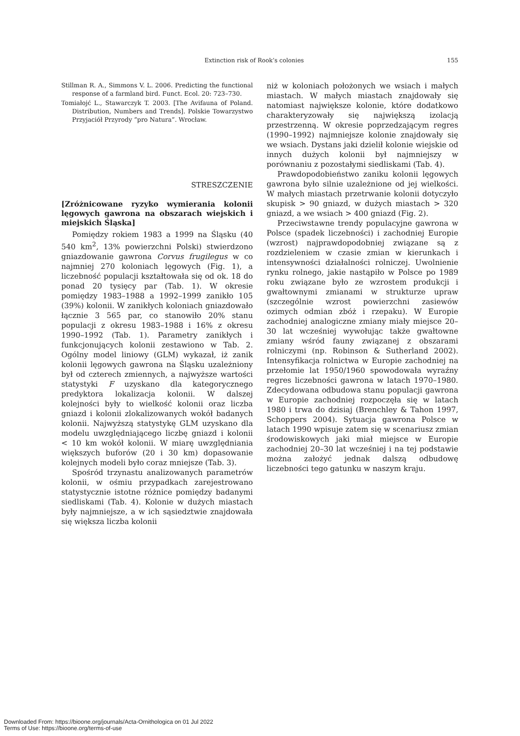Extinction risk of Rook’s colonies 155
Stillman R. A., Simmons V. L. 2006. Predicting the functional response of a farmland bird. Funct. Ecol. 20: 723–730.
Tomiałojć L., Stawarczyk T. 2003. [The Avifauna of Poland. Distribution, Numbers and Trends]. Polskie Towarzystwo Przyjaciół Przyrody “pro Natura”. Wrocław.
STRESZCZENIE
[Zróżnicowane ryzyko wymierania kolonii lęgowych gawrona na obszarach wiejskich i miejskich Śląska]
Pomiędzy rokiem 1983 a 1999 na Śląsku (40 540 km<sup>2</sup>, 13% powierzchni Polski) stwierdzono gniazdowanie gawrona Corvus frugilegus w co najmniej 270 koloniach lęgowych (Fig. 1), a liczebność populacji kształtowała się od ok. 18 do ponad 20 tysięcy par (Tab. 1). W okresie pomiędzy 1983–1988 a 1992–1999 zanikło 105 (39%) kolonii. W zanikłych koloniach gniazdowało łącznie 3 565 par, co stanowiło 20% stanu populacji z okresu 1983–1988 i 16% z okresu 1990–1992 (Tab. 1). Parametry zanikłych i funkcjonujących kolonii zestawiono w Tab. 2. Ogólny model liniowy (GLM) wykazał, iż zanik kolonii lęgowych gawrona na Śląsku uzależniony był od czterech zmiennych, a najwyższe wartości statystyki F uzyskano dla kategorycznego predyktora lokalizacja kolonii. W dalszej kolejności były to wielkość kolonii oraz liczba gniazd i kolonii zlokalizowanych wokół badanych kolonii. Najwyższą statystykę GLM uzyskano dla modelu uwzględniającego liczbę gniazd i kolonii < 10 km wokół kolonii. W miarę uwzględniania większych buforów (20 i 30 km) dopasowanie kolejnych modeli było coraz mniejsze (Tab. 3).
Spośród trzynastu analizowanych parametrów kolonii, w ośmiu przypadkach zarejestrowano statystycznie istotne różnice pomiędzy badanymi siedliskami (Tab. 4). Kolonie w dużych miastach były najmniejsze, a w ich sąsiedztwie znajdowała się większa liczba kolonii
niż w koloniach położonych we wsiach i małych miastach. W małych miastach znajdowały się natomiast największe kolonie, które dodatkowo charakteryzowały się największą izolacją przestrzenną. W okresie poprzedzającym regres (1990–1992) najmniejsze kolonie znajdowały się we wsiach. Dystans jaki dzielił kolonie wiejskie od innych dużych kolonii był najmniejszy w porównaniu z pozostałymi siedliskami (Tab. 4).
Prawdopodobieństwo zaniku kolonii lęgowych gawrona było silnie uzależnione od jej wielkości. W małych miastach przetrwanie kolonii dotyczyło skupisk > 90 gniazd, w dużych miastach > 320 gniazd, a we wsiach > 400 gniazd (Fig. 2).
Przeciwstawne trendy populacyjne gawrona w Polsce (spadek liczebności) i zachodniej Europie (wzrost) najprawdopodobniej związane są z rozdzieleniem w czasie zmian w kierunkach i intensywności działalności rolniczej. Uwolnienie rynku rolnego, jakie nastąpiło w Polsce po 1989 roku związane było ze wzrostem produkcji i gwałtownymi zmianami w strukturze upraw (szczególnie wzrost powierzchni zasiewów ozimych odmian zbóż i rzepaku). W Europie zachodniej analogiczne zmiany miały miejsce 20–30 lat wcześniej wywołując także gwałtowne zmiany wśród fauny związanej z obszarami rolniczymi (np. Robinson & Sutherland 2002). Intensyfikacja rolnictwa w Europie zachodniej na przełomie lat 1950/1960 spowodowała wyraźny regres liczebności gawrona w latach 1970–1980. Zdecydowana odbudowa stanu populacji gawrona w Europie zachodniej rozpoczęła się w latach 1980 i trwa do dzisiaj (Brenchley & Tahon 1997, Schoppers 2004). Sytuacja gawrona Polsce w latach 1990 wpisuje zatem się w scenariusz zmian środowiskowych jaki miał miejsce w Europie zachodniej 20–30 lat wcześniej i na tej podstawie można założyć jednak dalszą odbudowę liczebności tego gatunku w naszym kraju.
Downloaded From: https://bioone.org/journals/Acta-Ornithologica on 01 Jul 2022
Terms of Use: https://bioone.org/terms-of-use